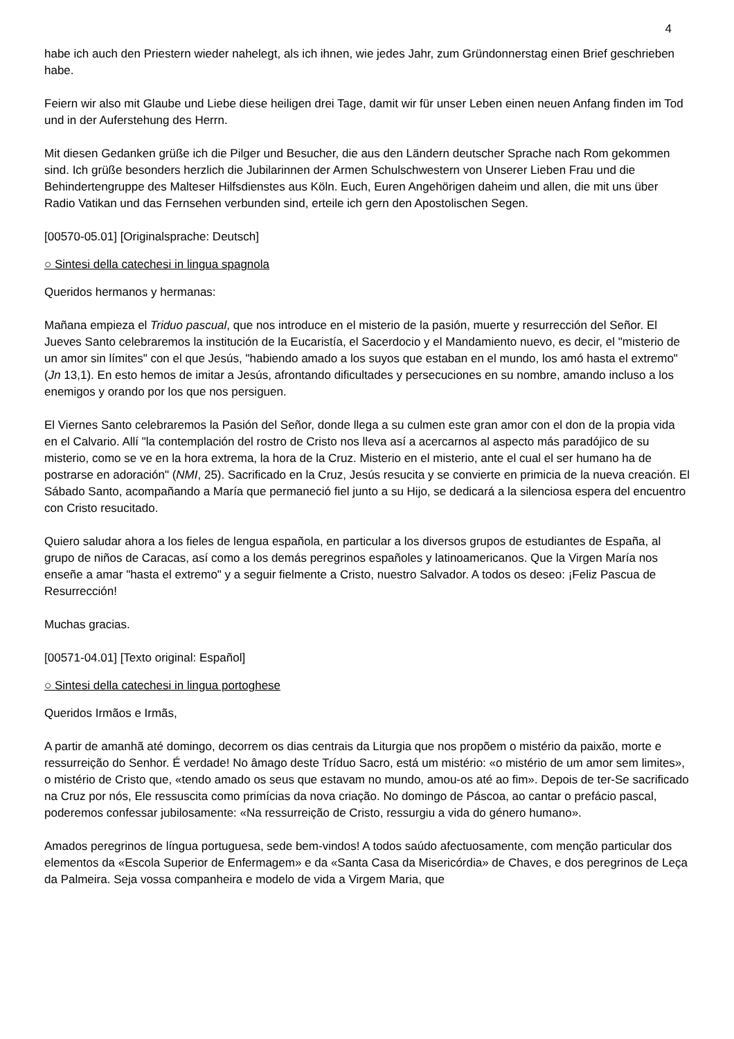4
habe ich auch den Priestern wieder nahelegt, als ich ihnen, wie jedes Jahr, zum Gründonnerstag einen Brief geschrieben habe.
Feiern wir also mit Glaube und Liebe diese heiligen drei Tage, damit wir für unser Leben einen neuen Anfang finden im Tod und in der Auferstehung des Herrn.
Mit diesen Gedanken grüße ich die Pilger und Besucher, die aus den Ländern deutscher Sprache nach Rom gekommen sind. Ich grüße besonders herzlich die Jubilarinnen der Armen Schulschwestern von Unserer Lieben Frau und die Behindertengruppe des Malteser Hilfsdienstes aus Köln. Euch, Euren Angehörigen daheim und allen, die mit uns über Radio Vatikan und das Fernsehen verbunden sind, erteile ich gern den Apostolischen Segen.
[00570-05.01] [Originalsprache: Deutsch]
○ Sintesi della catechesi in lingua spagnola
Queridos hermanos y hermanas:
Mañana empieza el Triduo pascual, que nos introduce en el misterio de la pasión, muerte y resurrección del Señor. El Jueves Santo celebraremos la institución de la Eucaristía, el Sacerdocio y el Mandamiento nuevo, es decir, el "misterio de un amor sin límites" con el que Jesús, "habiendo amado a los suyos que estaban en el mundo, los amó hasta el extremo" (Jn 13,1). En esto hemos de imitar a Jesús, afrontando dificultades y persecuciones en su nombre, amando incluso a los enemigos y orando por los que nos persiguen.
El Viernes Santo celebraremos la Pasión del Señor, donde llega a su culmen este gran amor con el don de la propia vida en el Calvario. Allí "la contemplación del rostro de Cristo nos lleva así a acercarnos al aspecto más paradójico de su misterio, como se ve en la hora extrema, la hora de la Cruz. Misterio en el misterio, ante el cual el ser humano ha de postrarse en adoración" (NMI, 25). Sacrificado en la Cruz, Jesús resucita y se convierte en primicia de la nueva creación. El Sábado Santo, acompañando a María que permaneció fiel junto a su Hijo, se dedicará a la silenciosa espera del encuentro con Cristo resucitado.
Quiero saludar ahora a los fieles de lengua española, en particular a los diversos grupos de estudiantes de España, al grupo de niños de Caracas, así como a los demás peregrinos españoles y latinoamericanos. Que la Virgen María nos enseñe a amar "hasta el extremo" y a seguir fielmente a Cristo, nuestro Salvador. A todos os deseo: ¡Feliz Pascua de Resurrección!
Muchas gracias.
[00571-04.01] [Texto original: Español]
○ Sintesi della catechesi in lingua portoghese
Queridos Irmãos e Irmãs,
A partir de amanhã até domingo, decorrem os dias centrais da Liturgia que nos propõem o mistério da paixão, morte e ressurreição do Senhor. É verdade! No âmago deste Tríduo Sacro, está um mistério: «o mistério de um amor sem limites», o mistério de Cristo que, «tendo amado os seus que estavam no mundo, amou-os até ao fim». Depois de ter-Se sacrificado na Cruz por nós, Ele ressuscita como primícias da nova criação. No domingo de Páscoa, ao cantar o prefácio pascal, poderemos confessar jubilosamente: «Na ressurreição de Cristo, ressurgiu a vida do género humano».
Amados peregrinos de língua portuguesa, sede bem-vindos! A todos saúdo afectuosamente, com menção particular dos elementos da «Escola Superior de Enfermagem» e da «Santa Casa da Misericórdia» de Chaves, e dos peregrinos de Leça da Palmeira. Seja vossa companheira e modelo de vida a Virgem Maria, que